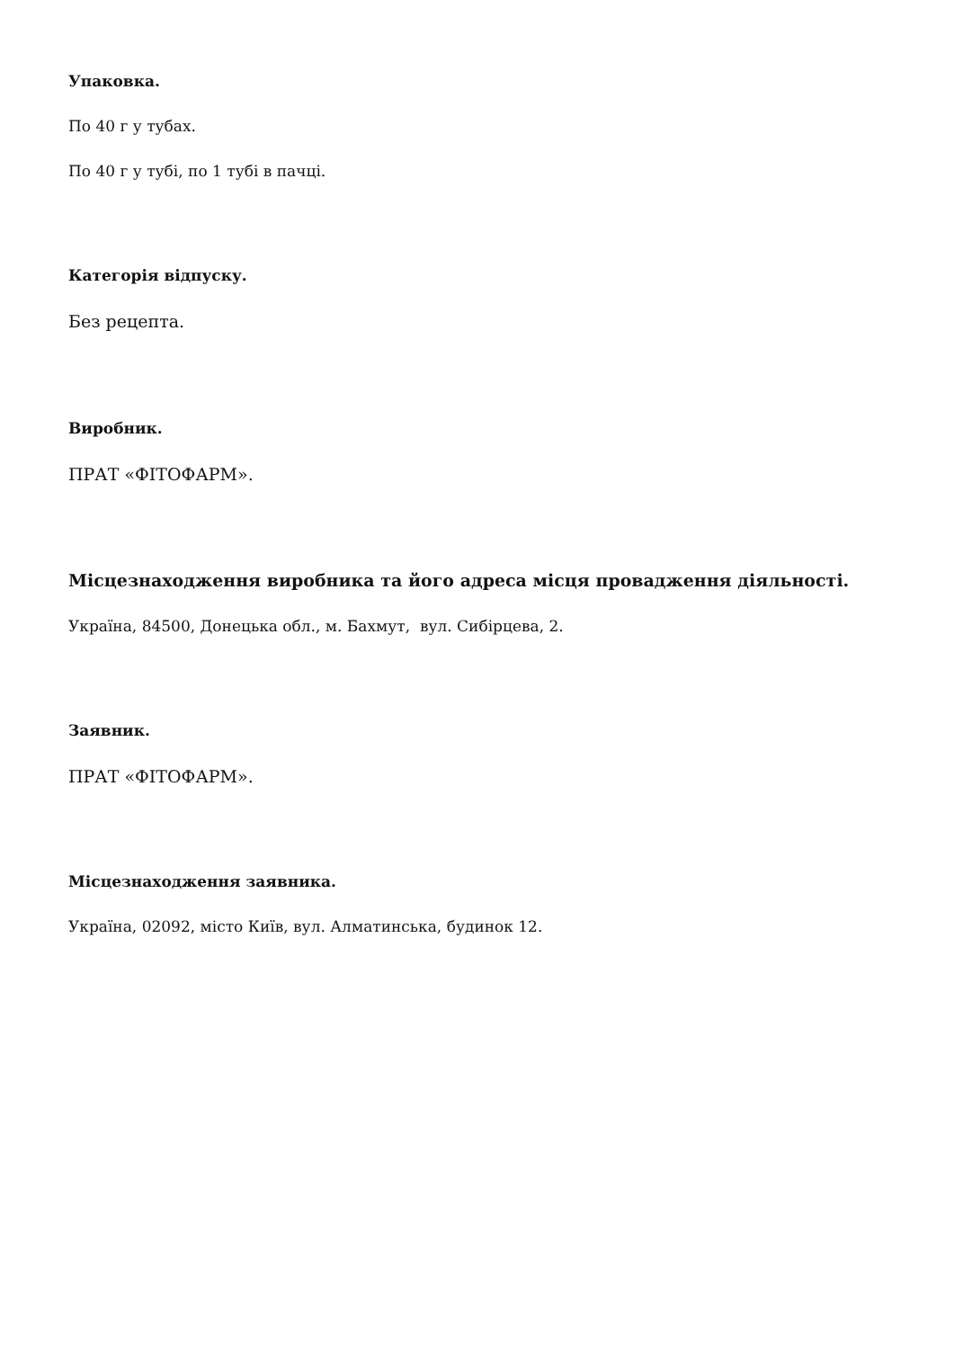Упаковка.
По 40 г у тубах.
По 40 г у тубі, по 1 тубі в пачці.
Категорія відпуску.
Без рецепта.
Виробник.
ПРАТ «ФІТОФАРМ».
Місцезнаходження виробника та його адреса місця провадження діяльності.
Україна, 84500, Донецька обл., м. Бахмут, вул. Сибірцева, 2.
Заявник.
ПРАТ «ФІТОФАРМ».
Місцезнаходження заявника.
Україна, 02092, місто Київ, вул. Алматинська, будинок 12.